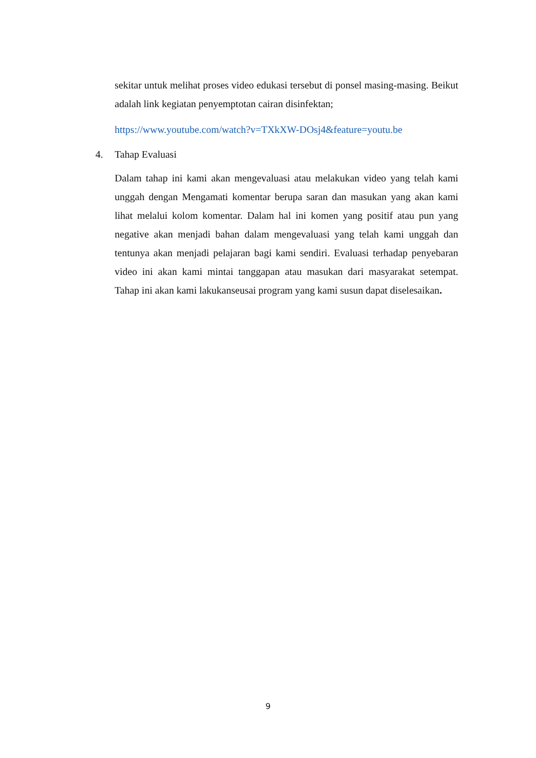sekitar untuk melihat proses video edukasi tersebut di ponsel masing-masing. Beikut adalah link kegiatan penyemptotan cairan disinfektan;
https://www.youtube.com/watch?v=TXkXW-DOsj4&feature=youtu.be
4. Tahap Evaluasi
Dalam tahap ini kami akan mengevaluasi atau melakukan video yang telah kami unggah dengan Mengamati komentar berupa saran dan masukan yang akan kami lihat melalui kolom komentar. Dalam hal ini komen yang positif atau pun yang negative akan menjadi bahan dalam mengevaluasi yang telah kami unggah dan tentunya akan menjadi pelajaran bagi kami sendiri. Evaluasi terhadap penyebaran video ini akan kami mintai tanggapan atau masukan dari masyarakat setempat. Tahap ini akan kami lakukanseusai program yang kami susun dapat diselesaikan.
9